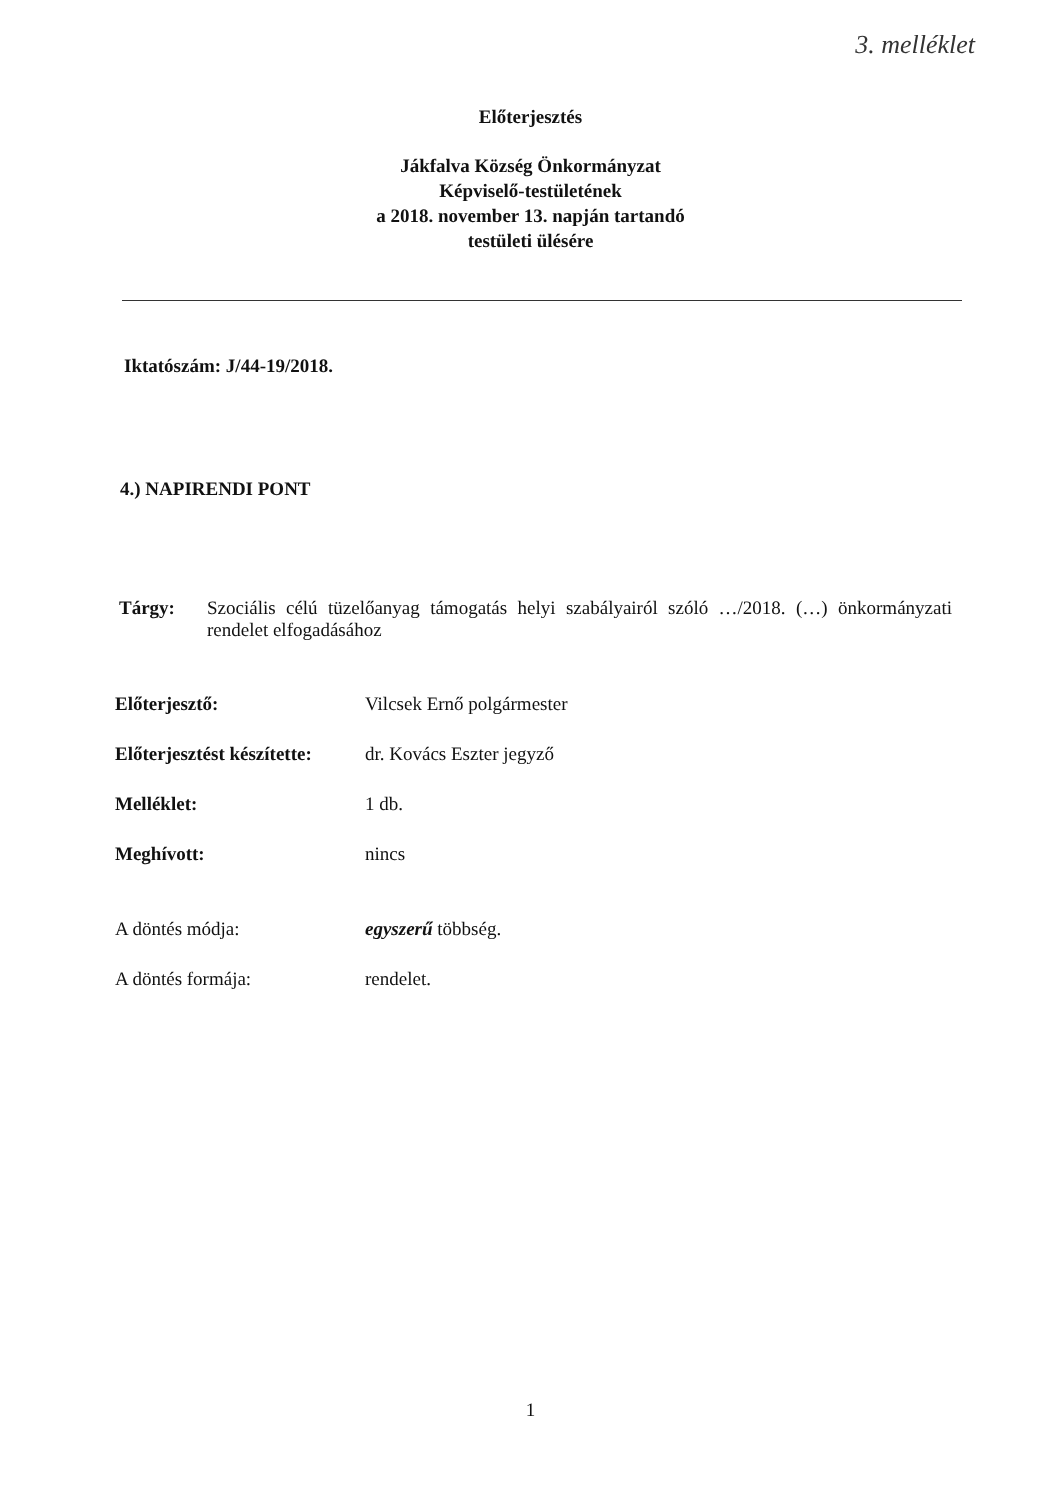3. melléklet
Előterjesztés
Jákfalva Község Önkormányzat
Képviselő-testületének
a 2018. november 13. napján tartandó
testületi ülésére
Iktatószám: J/44-19/2018.
4.) NAPIRENDI PONT
Tárgy: Szociális célú tüzelőanyag támogatás helyi szabályairól szóló …/2018. (…) önkormányzati rendelet elfogadásához
Előterjesztő: Vilcsek Ernő polgármester
Előterjesztést készítette: dr. Kovács Eszter jegyző
Melléklet: 1 db.
Meghívott: nincs
A döntés módja: egyszerű többség.
A döntés formája: rendelet.
1